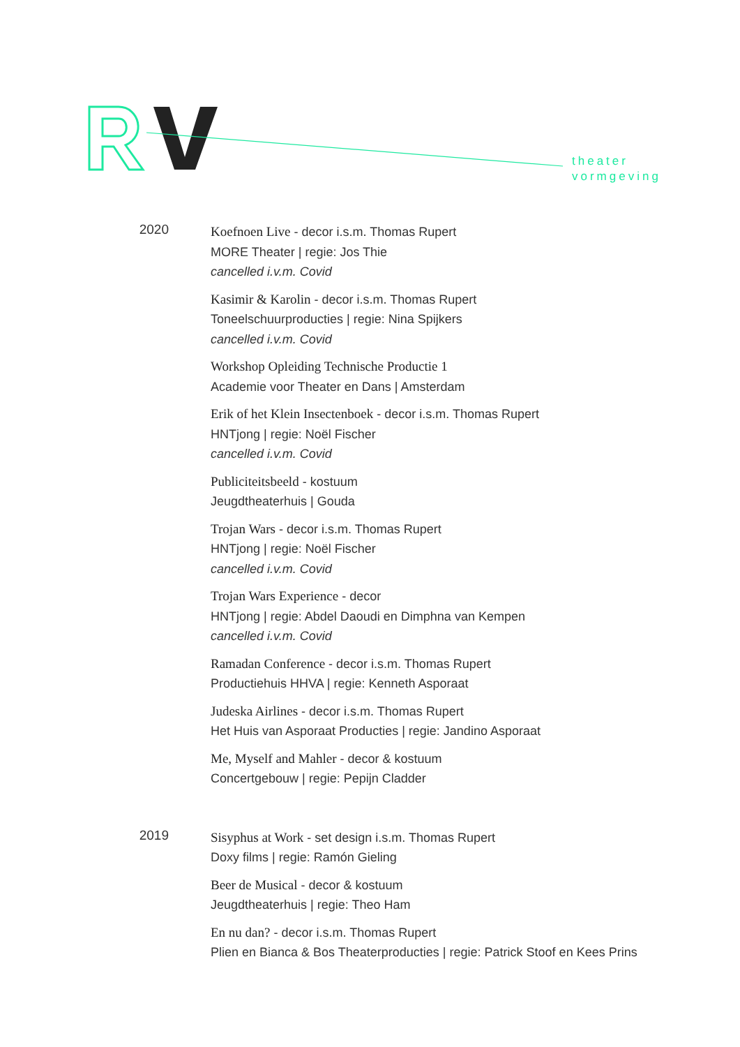theater
vormgeving
2020
Koefnoen Live - decor i.s.m. Thomas Rupert
MORE Theater | regie: Jos Thie
cancelled i.v.m. Covid
Kasimir & Karolin - decor i.s.m. Thomas Rupert
Toneelschuurproducties | regie: Nina Spijkers
cancelled i.v.m. Covid
Workshop Opleiding Technische Productie 1
Academie voor Theater en Dans | Amsterdam
Erik of het Klein Insectenboek - decor i.s.m. Thomas Rupert
HNTjong | regie: Noël Fischer
cancelled i.v.m. Covid
Publiciteitsbeeld - kostuum
Jeugdtheaterhuis | Gouda
Trojan Wars - decor i.s.m. Thomas Rupert
HNTjong | regie: Noël Fischer
cancelled i.v.m. Covid
Trojan Wars Experience - decor
HNTjong | regie: Abdel Daoudi en Dimphna van Kempen
cancelled i.v.m. Covid
Ramadan Conference - decor i.s.m. Thomas Rupert
Productiehuis HHVA | regie: Kenneth Asporaat
Judeska Airlines - decor i.s.m. Thomas Rupert
Het Huis van Asporaat Producties | regie: Jandino Asporaat
Me, Myself and Mahler - decor & kostuum
Concertgebouw | regie: Pepijn Cladder
2019
Sisyphus at Work - set design i.s.m. Thomas Rupert
Doxy films | regie: Ramón Gieling
Beer de Musical - decor & kostuum
Jeugdtheaterhuis | regie: Theo Ham
En nu dan? - decor i.s.m. Thomas Rupert
Plien en Bianca & Bos Theaterproducties | regie: Patrick Stoof en Kees Prins